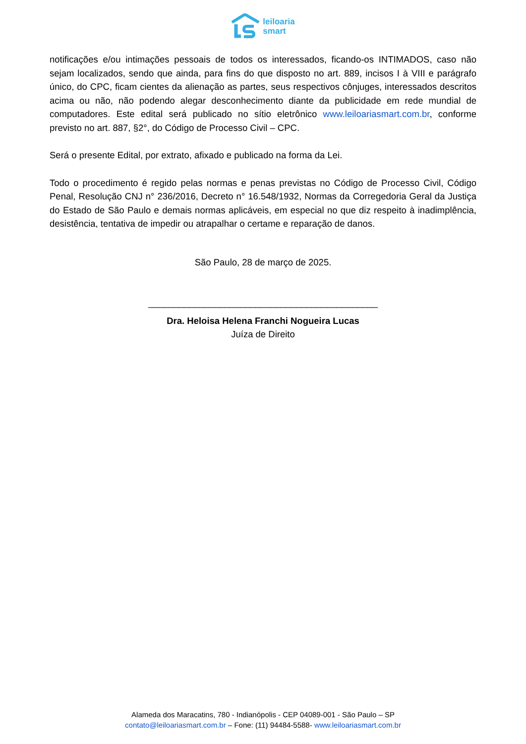leiloaria
smart
notificações e/ou intimações pessoais de todos os interessados, ficando-os INTIMADOS, caso não sejam localizados, sendo que ainda, para fins do que disposto no art. 889, incisos I à VIII e parágrafo único, do CPC, ficam cientes da alienação as partes, seus respectivos cônjuges, interessados descritos acima ou não, não podendo alegar desconhecimento diante da publicidade em rede mundial de computadores. Este edital será publicado no sítio eletrônico www.leiloariasmart.com.br, conforme previsto no art. 887, §2°, do Código de Processo Civil – CPC.
Será o presente Edital, por extrato, afixado e publicado na forma da Lei.
Todo o procedimento é regido pelas normas e penas previstas no Código de Processo Civil, Código Penal, Resolução CNJ n° 236/2016, Decreto n° 16.548/1932, Normas da Corregedoria Geral da Justiça do Estado de São Paulo e demais normas aplicáveis, em especial no que diz respeito à inadimplência, desistência, tentativa de impedir ou atrapalhar o certame e reparação de danos.
São Paulo, 28 de março de 2025.
_____________________________________________
Dra. Heloisa Helena Franchi Nogueira Lucas
Juíza de Direito
Alameda dos Maracatins, 780 - Indianópolis - CEP 04089-001 - São Paulo – SP
contato@leiloariasmart.com.br – Fone: (11) 94484-5588- www.leiloariasmart.com.br